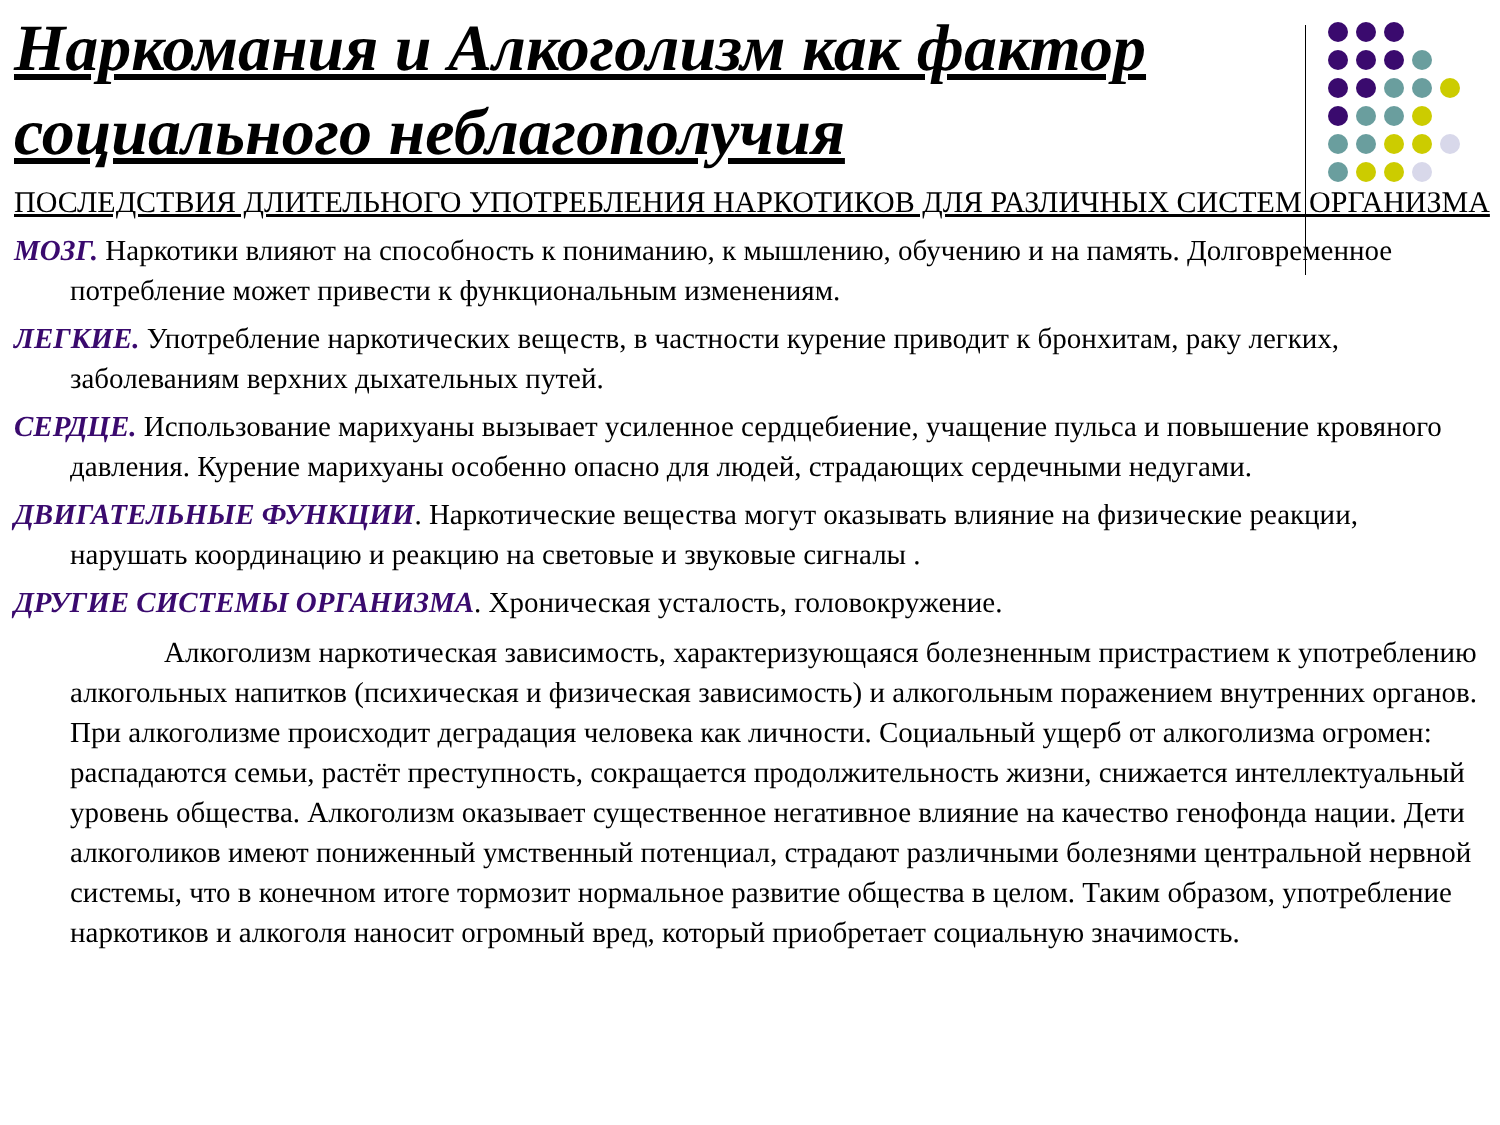Наркомания и Алкоголизм как фактор социального неблагополучия
ПОСЛЕДСТВИЯ ДЛИТЕЛЬНОГО УПОТРЕБЛЕНИЯ НАРКОТИКОВ ДЛЯ РАЗЛИЧНЫХ СИСТЕМ ОРГАНИЗМА
МОЗГ. Наркотики влияют на способность к пониманию, к мышлению, обучению и на память. Долговременное потребление может привести к функциональным изменениям.
ЛЕГКИЕ. Употребление наркотических веществ, в частности курение приводит к бронхитам, раку легких, заболеваниям верхних дыхательных путей.
СЕРДЦЕ. Использование марихуаны вызывает усиленное сердцебиение, учащение пульса и повышение кровяного давления. Курение марихуаны особенно опасно для людей, страдающих сердечными недугами.
ДВИГАТЕЛЬНЫЕ ФУНКЦИИ. Наркотические вещества могут оказывать влияние на физические реакции, нарушать координацию и реакцию на световые и звуковые сигналы .
ДРУГИЕ СИСТЕМЫ ОРГАНИЗМА. Хроническая усталость, головокружение.
Алкоголизм наркотическая зависимость, характеризующаяся болезненным пристрастием к употреблению алкогольных напитков (психическая и физическая зависимость) и алкогольным поражением внутренних органов. При алкоголизме происходит деградация человека как личности. Социальный ущерб от алкоголизма огромен: распадаются семьи, растёт преступность, сокращается продолжительность жизни, снижается интеллектуальный уровень общества. Алкоголизм оказывает существенное негативное влияние на качество генофонда нации. Дети алкоголиков имеют пониженный умственный потенциал, страдают различными болезнями центральной нервной системы, что в конечном итоге тормозит нормальное развитие общества в целом. Таким образом, употребление наркотиков и алкоголя наносит огромный вред, который приобретает социальную значимость.